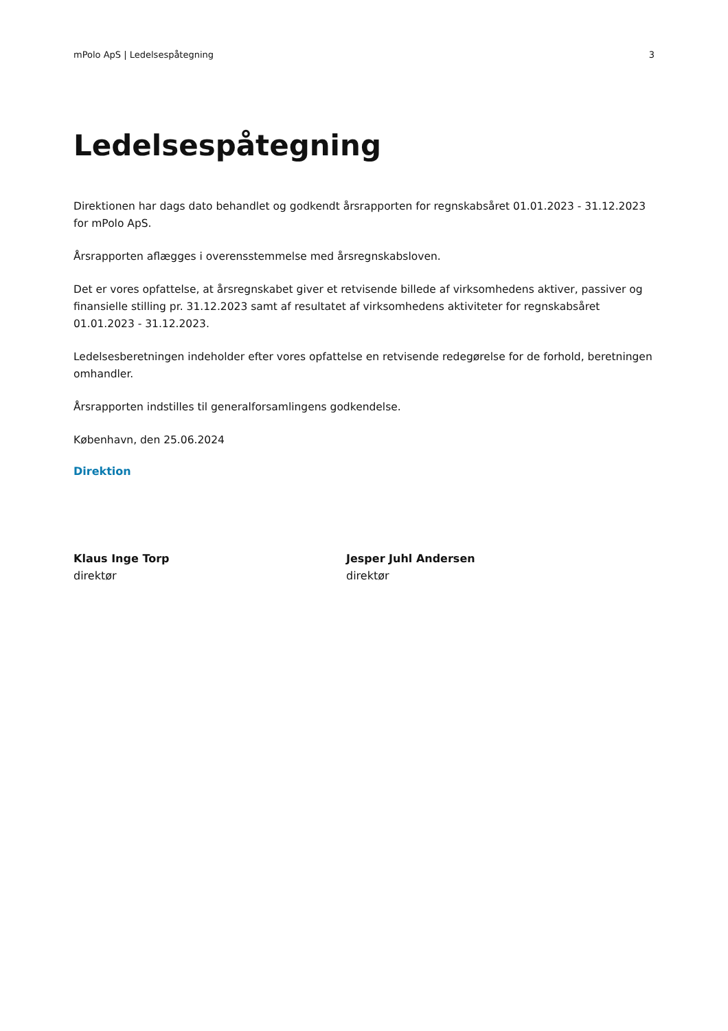mPolo ApS | Ledelsespåtegning 3
Ledelsespåtegning
Direktionen har dags dato behandlet og godkendt årsrapporten for regnskabsåret 01.01.2023 - 31.12.2023 for mPolo ApS.
Årsrapporten aflægges i overensstemmelse med årsregnskabsloven.
Det er vores opfattelse, at årsregnskabet giver et retvisende billede af virksomhedens aktiver, passiver og finansielle stilling pr. 31.12.2023 samt af resultatet af virksomhedens aktiviteter for regnskabsåret 01.01.2023 - 31.12.2023.
Ledelsesberetningen indeholder efter vores opfattelse en retvisende redegørelse for de forhold, beretningen omhandler.
Årsrapporten indstilles til generalforsamlingens godkendelse.
København, den 25.06.2024
Direktion
Klaus Inge Torp
direktør
Jesper Juhl Andersen
direktør